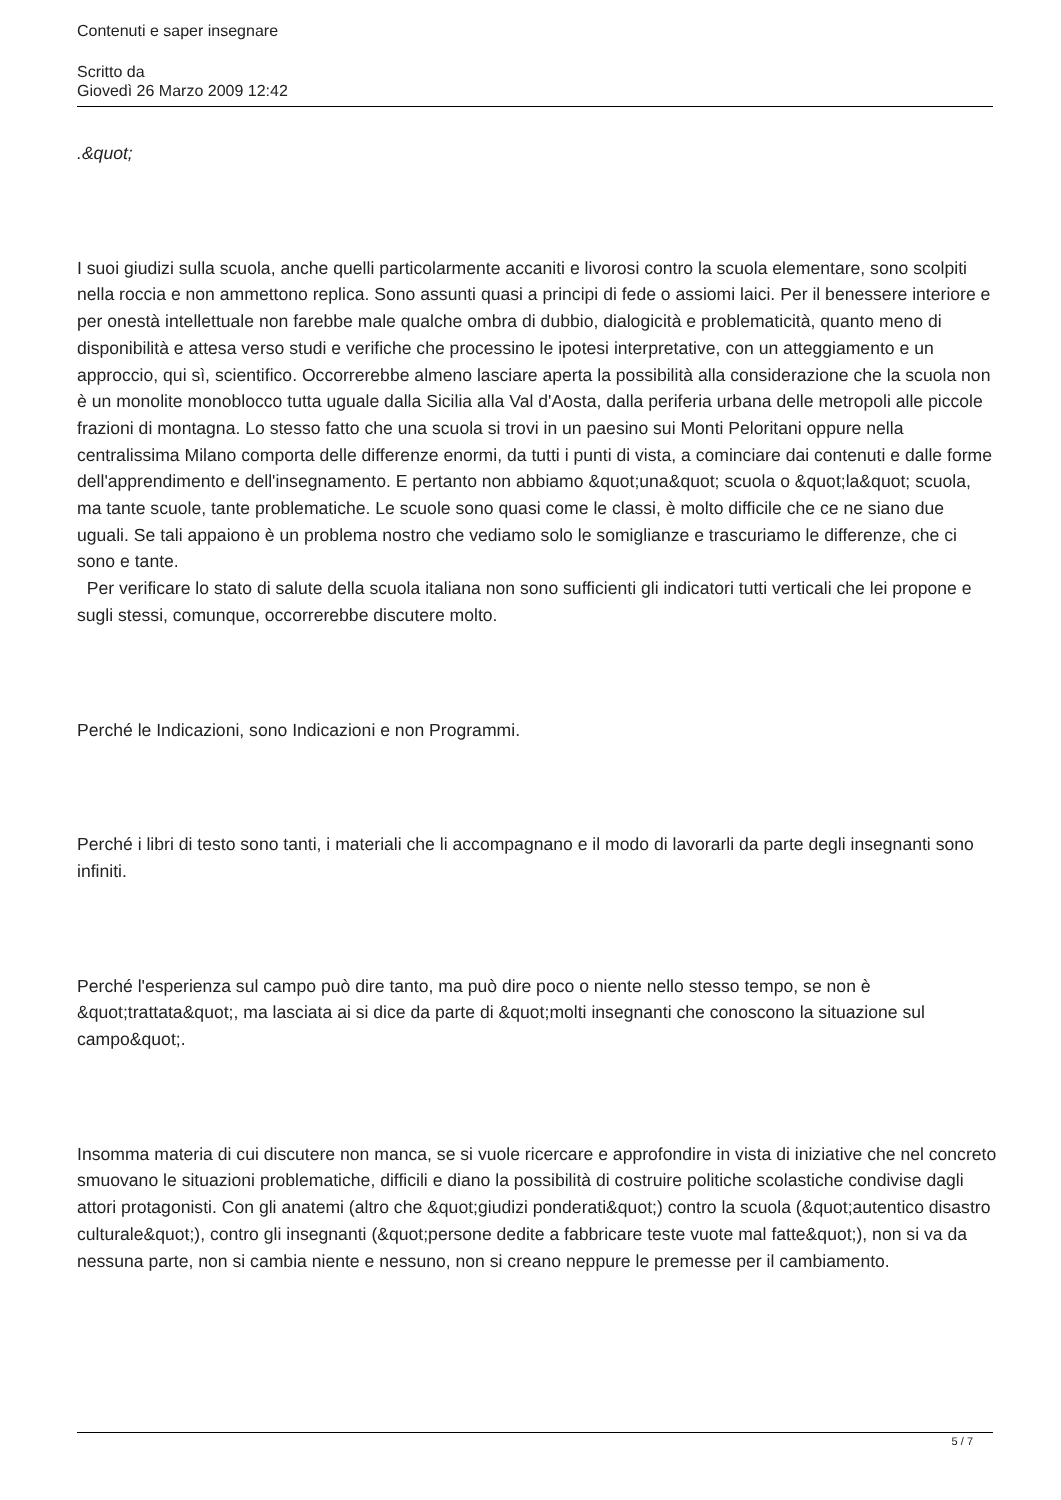Contenuti e saper insegnare
Scritto da
Giovedì 26 Marzo 2009 12:42
.&quot;
I suoi giudizi sulla scuola, anche quelli particolarmente accaniti e livorosi contro la scuola elementare, sono scolpiti nella roccia e non ammettono replica. Sono assunti quasi a principi di fede o assiomi laici. Per il benessere interiore e per onestà intellettuale non farebbe male qualche ombra di dubbio, dialogicità e problematicità, quanto meno di disponibilità e attesa verso studi e verifiche che processino le ipotesi interpretative, con un atteggiamento e un approccio, qui sì, scientifico. Occorrerebbe almeno lasciare aperta la possibilità alla considerazione che la scuola non è un monolite monoblocco tutta uguale dalla Sicilia alla Val d'Aosta, dalla periferia urbana delle metropoli alle piccole frazioni di montagna. Lo stesso fatto che una scuola si trovi in un paesino sui Monti Peloritani oppure nella centralissima Milano comporta delle differenze enormi, da tutti i punti di vista, a cominciare dai contenuti e dalle forme dell'apprendimento e dell'insegnamento. E pertanto non abbiamo &quot;una&quot; scuola o &quot;la&quot; scuola, ma tante scuole, tante problematiche. Le scuole sono quasi come le classi, è molto difficile che ce ne siano due uguali. Se tali appaiono è un problema nostro che vediamo solo le somiglianze e trascuriamo le differenze, che ci sono e tante.
Per verificare lo stato di salute della scuola italiana non sono sufficienti gli indicatori tutti verticali che lei propone e sugli stessi, comunque, occorrerebbe discutere molto.
Perché le Indicazioni, sono Indicazioni e non Programmi.
Perché i libri di testo sono tanti, i materiali che li accompagnano e il modo di lavorarli da parte degli insegnanti sono infiniti.
Perché l'esperienza sul campo può dire tanto, ma può dire poco o niente nello stesso tempo, se non è &quot;trattata&quot;, ma lasciata ai si dice da parte di &quot;molti insegnanti che conoscono la situazione sul campo&quot;.
Insomma materia di cui discutere non manca, se si vuole ricercare e approfondire in vista di iniziative che nel concreto smuovano le situazioni problematiche, difficili e diano la possibilità di costruire politiche scolastiche condivise dagli attori protagonisti. Con gli anatemi (altro che &quot;giudizi ponderati&quot;) contro la scuola (&quot;autentico disastro culturale&quot;), contro gli insegnanti (&quot;persone dedite a fabbricare teste vuote mal fatte&quot;), non si va da nessuna parte, non si cambia niente e nessuno, non si creano neppure le premesse per il cambiamento.
5 / 7